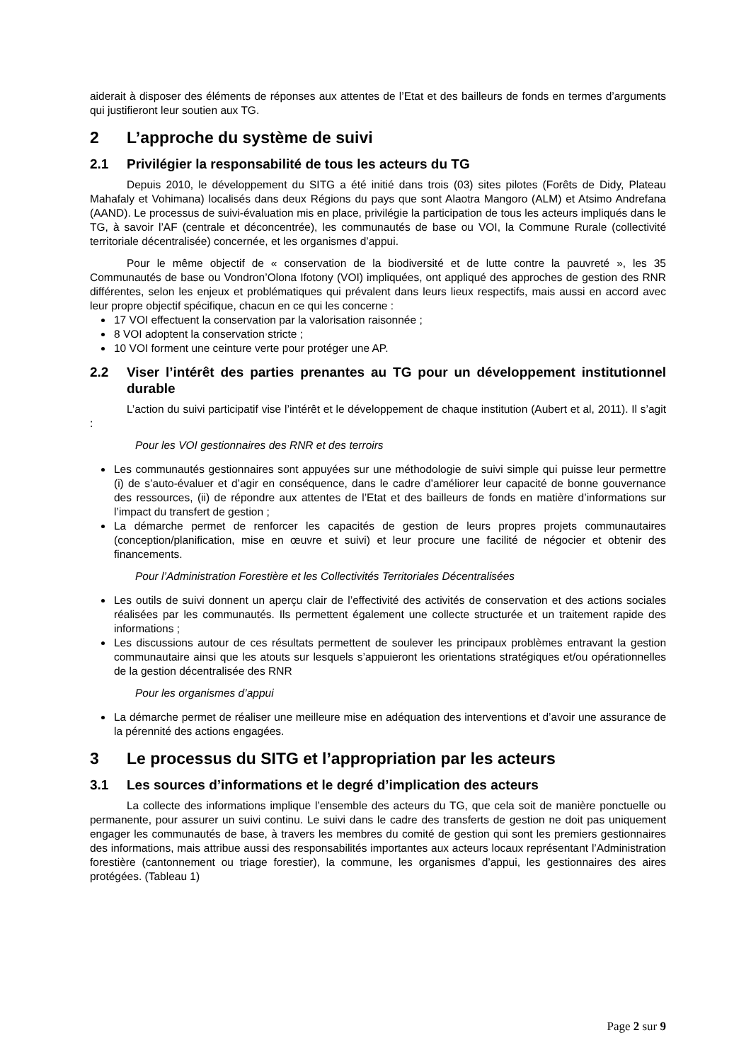aiderait à disposer des éléments de réponses aux attentes de l’Etat et des bailleurs de fonds en termes d’arguments qui justifieront leur soutien aux TG.
2 L’approche du système de suivi
2.1 Privilégier la responsabilité de tous les acteurs du TG
Depuis 2010, le développement du SITG a été initié dans trois (03) sites pilotes (Forêts de Didy, Plateau Mahafaly et Vohimana) localisés dans deux Régions du pays que sont Alaotra Mangoro (ALM) et Atsimo Andrefana (AAND). Le processus de suivi-évaluation mis en place, privilégie la participation de tous les acteurs impliqués dans le TG, à savoir l’AF (centrale et déconcentrée), les communautés de base ou VOI, la Commune Rurale (collectivité territoriale décentralisée) concernée, et les organismes d’appui.
Pour le même objectif de « conservation de la biodiversité et de lutte contre la pauvreté », les 35 Communautés de base ou Vondron’Olona Ifotony (VOI) impliquées, ont appliqué des approches de gestion des RNR différentes, selon les enjeux et problématiques qui prévalent dans leurs lieux respectifs, mais aussi en accord avec leur propre objectif spécifique, chacun en ce qui les concerne :
17 VOI effectuent la conservation par la valorisation raisonnée ;
8 VOI adoptent la conservation stricte ;
10 VOI forment une ceinture verte pour protéger une AP.
2.2 Viser l’intérêt des parties prenantes au TG pour un développement institutionnel durable
L’action du suivi participatif vise l’intérêt et le développement de chaque institution (Aubert et al, 2011). Il s’agit :
Pour les VOI gestionnaires des RNR et des terroirs
Les communautés gestionnaires sont appuyées sur une méthodologie de suivi simple qui puisse leur permettre (i) de s’auto-évaluer et d’agir en conséquence, dans le cadre d’améliorer leur capacité de bonne gouvernance des ressources, (ii) de répondre aux attentes de l’Etat et des bailleurs de fonds en matière d’informations sur l’impact du transfert de gestion ;
La démarche permet de renforcer les capacités de gestion de leurs propres projets communautaires (conception/planification, mise en œuvre et suivi) et leur procure une facilité de négocier et obtenir des financements.
Pour l’Administration Forestière et les Collectivités Territoriales Décentralisées
Les outils de suivi donnent un aperçu clair de l’effectivité des activités de conservation et des actions sociales réalisées par les communautés. Ils permettent également une collecte structurée et un traitement rapide des informations ;
Les discussions autour de ces résultats permettent de soulever les principaux problèmes entravant la gestion communautaire ainsi que les atouts sur lesquels s’appuieront les orientations stratégiques et/ou opérationnelles de la gestion décentralisée des RNR
Pour les organismes d’appui
La démarche permet de réaliser une meilleure mise en adéquation des interventions et d’avoir une assurance de la pérennité des actions engagées.
3 Le processus du SITG et l’appropriation par les acteurs
3.1 Les sources d’informations et le degré d’implication des acteurs
La collecte des informations implique l’ensemble des acteurs du TG, que cela soit de manière ponctuelle ou permanente, pour assurer un suivi continu. Le suivi dans le cadre des transferts de gestion ne doit pas uniquement engager les communautés de base, à travers les membres du comité de gestion qui sont les premiers gestionnaires des informations, mais attribue aussi des responsabilités importantes aux acteurs locaux représentant l’Administration forestière (cantonnement ou triage forestier), la commune, les organismes d’appui, les gestionnaires des aires protégées. (Tableau 1)
Page 2 sur 9